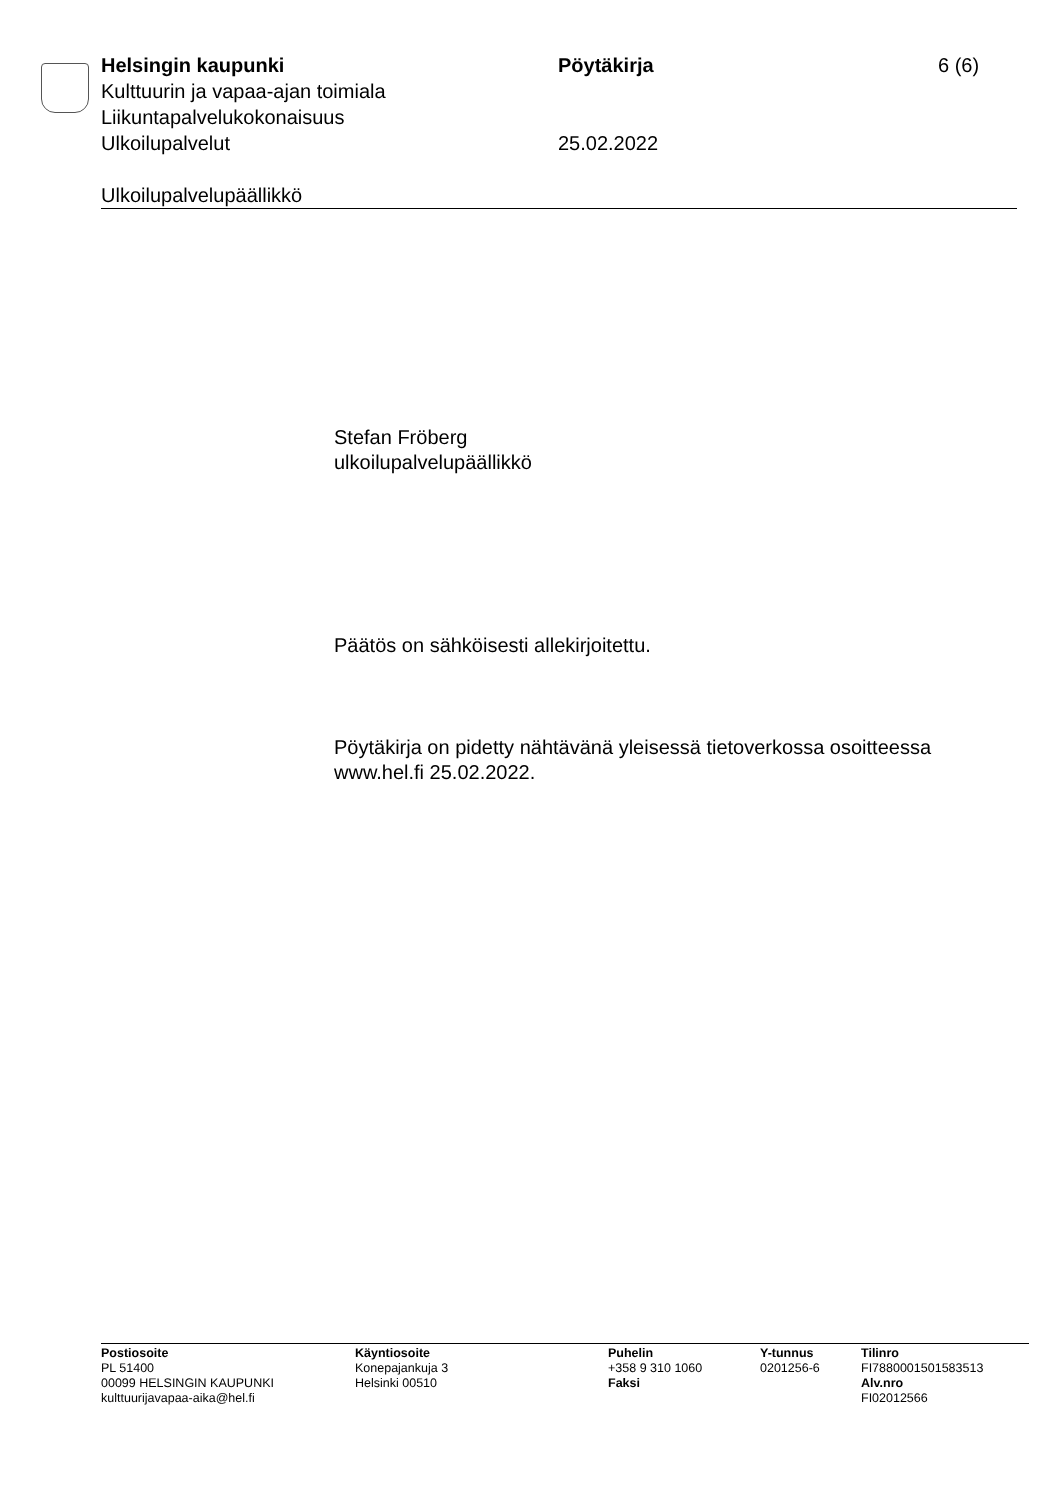Helsingin kaupunki Pöytäkirja 6 (6)
Kulttuurin ja vapaa-ajan toimiala
Liikuntapalvelukokonaisuus
Ulkoilupalvelut 25.02.2022
Ulkoilupalvelupäällikkö
Stefan Fröberg
ulkoilupalvelupäällikkö
Päätös on sähköisesti allekirjoitettu.
Pöytäkirja on pidetty nähtävänä yleisessä tietoverkossa osoitteessa
www.hel.fi 25.02.2022.
Postiosoite
PL 51400
00099 HELSINGIN KAUPUNKI
kulttuurijavapaa-aika@hel.fi
Käyntiosoite
Konepajankuja 3
Helsinki 00510
Puhelin
+358 9 310 1060
Faksi
Y-tunnus
0201256-6
Tilinro
FI7880001501583513
Alv.nro
FI02012566